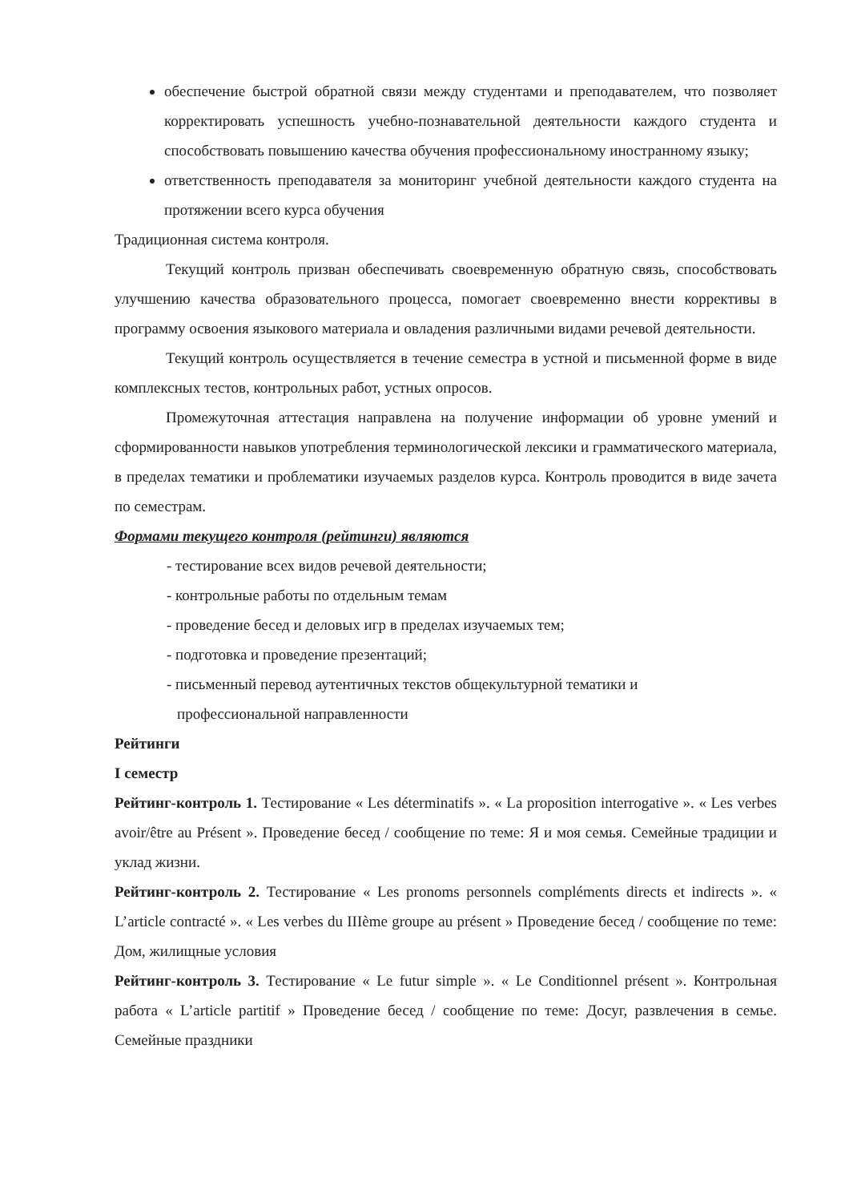обеспечение быстрой обратной связи между студентами и преподавателем, что позволяет корректировать успешность учебно-познавательной деятельности каждого студента и способствовать повышению качества обучения профессиональному иностранному языку;
ответственность преподавателя за мониторинг учебной деятельности каждого студента на протяжении всего курса обучения
Традиционная система контроля.
Текущий контроль призван обеспечивать своевременную обратную связь, способствовать улучшению качества образовательного процесса, помогает своевременно внести коррективы в программу освоения языкового материала и овладения различными видами речевой деятельности.
Текущий контроль осуществляется в течение семестра в устной и письменной форме в виде комплексных тестов, контрольных работ, устных опросов.
Промежуточная аттестация направлена на получение информации об уровне умений и сформированности навыков употребления терминологической лексики и грамматического материала, в пределах тематики и проблематики изучаемых разделов курса. Контроль проводится в виде зачета по семестрам.
Формами текущего контроля (рейтинги) являются
- тестирование всех видов речевой деятельности;
- контрольные работы по отдельным темам
- проведение бесед и деловых игр в пределах изучаемых тем;
- подготовка и проведение презентаций;
- письменный перевод аутентичных текстов общекультурной тематики и
профессиональной направленности
Рейтинги
I семестр
Рейтинг-контроль 1. Тестирование « Les déterminatifs ». « La proposition interrogative ». « Les verbes avoir/être au Présent ». Проведение бесед / сообщение по теме: Я и моя семья. Семейные традиции и уклад жизни.
Рейтинг-контроль 2. Тестирование « Les pronoms personnels compléments directs et indirects ». « L’article contracté ». « Les verbes du IIIème groupe au présent » Проведение бесед / сообщение по теме: Дом, жилищные условия
Рейтинг-контроль 3. Тестирование « Le futur simple ». « Le Conditionnel présent ». Контрольная работа « L’article partitif » Проведение бесед / сообщение по теме: Досуг, развлечения в семье. Семейные праздники